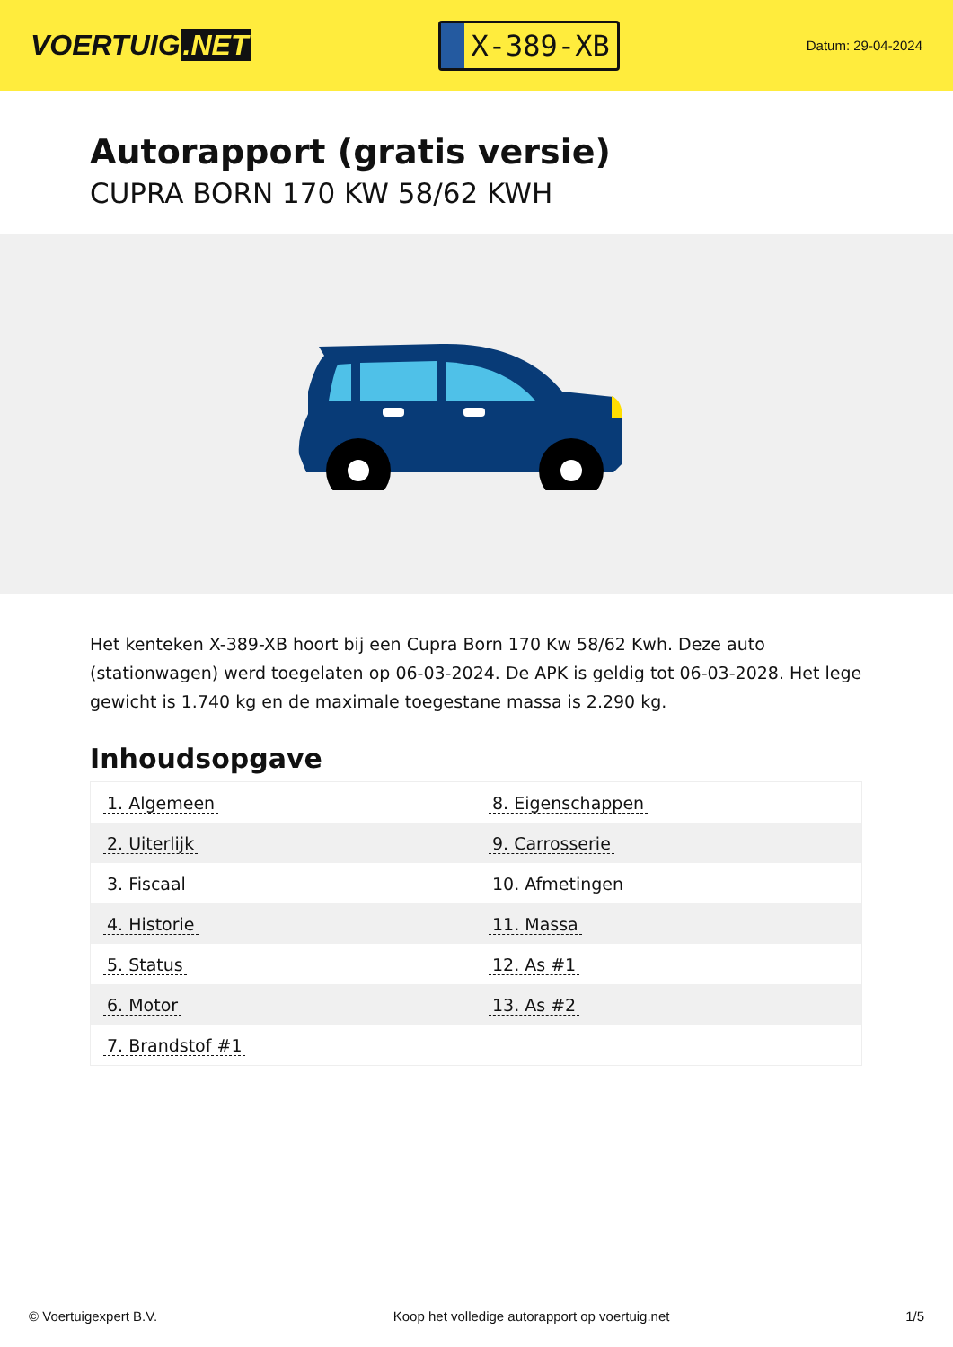VOERTUIG.NET
X-389-XB
Datum: 29-04-2024
Autorapport (gratis versie)
CUPRA BORN 170 KW 58/62 KWH
Het kenteken X-389-XB hoort bij een Cupra Born 170 Kw 58/62 Kwh. Deze auto (stationwagen) werd toegelaten op 06-03-2024. De APK is geldig tot 06-03-2028. Het lege gewicht is 1.740 kg en de maximale toegestane massa is 2.290 kg.
Inhoudsopgave
| 1. Algemeen | 8. Eigenschappen |
| 2. Uiterlijk | 9. Carrosserie |
| 3. Fiscaal | 10. Afmetingen |
| 4. Historie | 11. Massa |
| 5. Status | 12. As #1 |
| 6. Motor | 13. As #2 |
| 7. Brandstof #1 | |
© Voertuigexpert B.V. Koop het volledige autorapport op voertuig.net
1/5